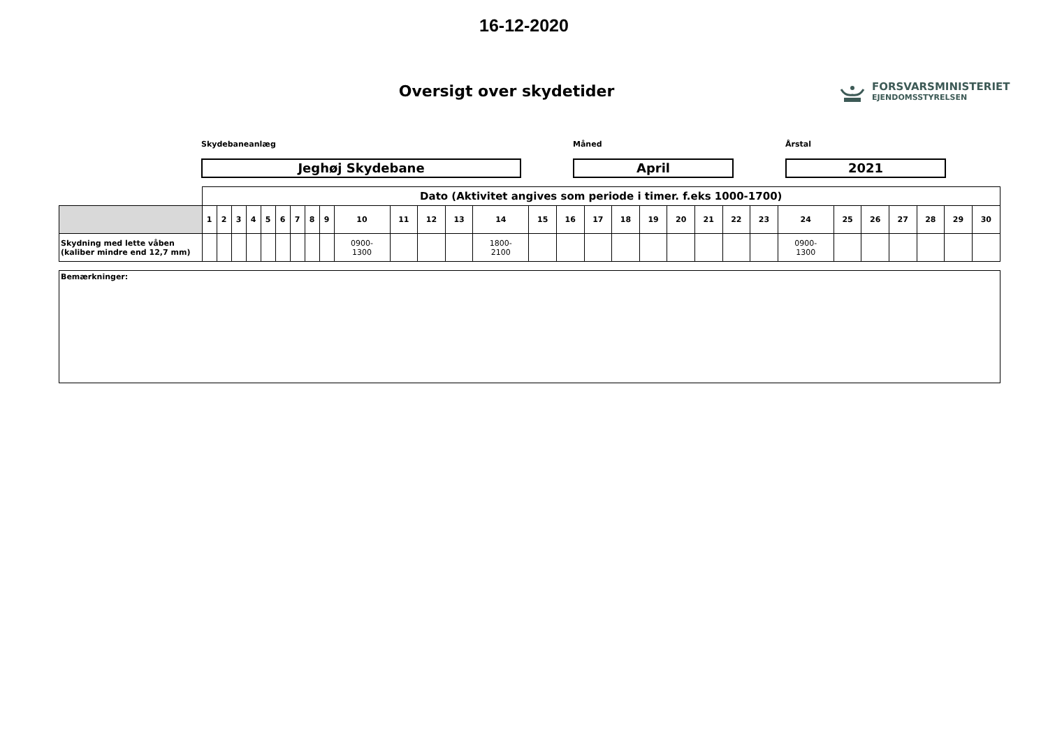16-12-2020
Oversigt over skydetider
FORSVARSMINISTERIET
EJENDOMSSTYRELSEN
Skydebaneanlæg
Jeghøj Skydebane
Måned
April
Årstal
2021
| | Dato (Aktivitet angives som periode i timer. f.eks 1000-1700) | | | | | | | | | | | | | | | | | | | | | | | | | | | | | |
| | 1 | 2 | 3 | 4 | 5 | 6 | 7 | 8 | 9 | 10 | 11 | 12 | 13 | 14 | 15 | 16 | 17 | 18 | 19 | 20 | 21 | 22 | 23 | 24 | 25 | 26 | 27 | 28 | 29 | 30 |
| Skydning med lette våben (kaliber mindre end 12,7 mm) | | | | | | | | | | 0900- 1300 | | | | 1800- 2100 | | | | | | | | | | 0900- 1300 | | | | | | |
Bemærkninger: